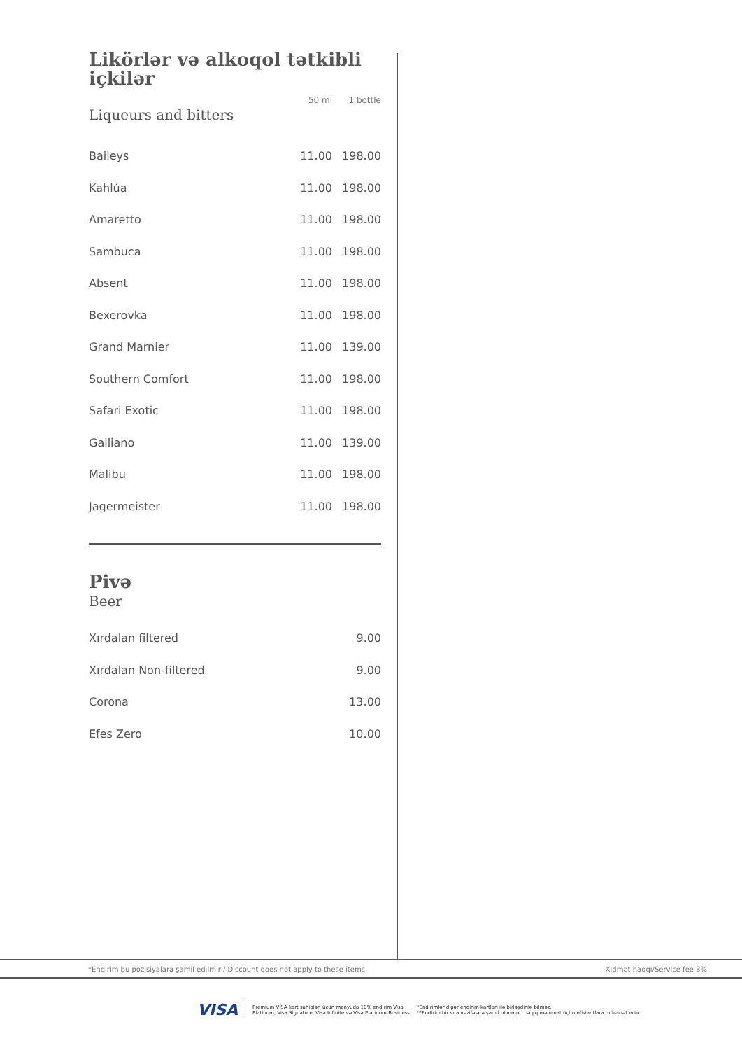| Likörlər və alkoqol tətkibli içkilər |
| | 50 ml | 1 bottle |
Liqueurs and bitters
| Baileys | 11.00 | 198.00 |
| Kahlúa | 11.00 | 198.00 |
| Amaretto | 11.00 | 198.00 |
| Sambuca | 11.00 | 198.00 |
| Absent | 11.00 | 198.00 |
| Bexerovka | 11.00 | 198.00 |
| Grand Marnier | 11.00 | 139.00 |
| Southern Comfort | 11.00 | 198.00 |
| Safari Exotic | 11.00 | 198.00 |
| Galliano | 11.00 | 139.00 |
| Malibu | 11.00 | 198.00 |
| Jagermeister | 11.00 | 198.00 |
Pivə
Beer
| Xırdalan filtered | 9.00 |
| Xırdalan Non-filtered | 9.00 |
| Corona | 13.00 |
| Efes Zero | 10.00 |
*Endirim bu pozisiyalara şamil edilmir / Discount does not apply to these items Xidmət haqqı/Service fee 8%
VISA Premium VISA kart sahibləri üçün menyuda 10% endirim Visa
Platinum, Visa Signature, Visa Infinite və Visa Platinum Business *Endirimlər digər endirim kartları ilə birləşdirilə bilməz.
**Endirim bir sıra vəzifələrə şamil olunmur, dəqiq məlumat üçün ofisiantlara müraciət edin.